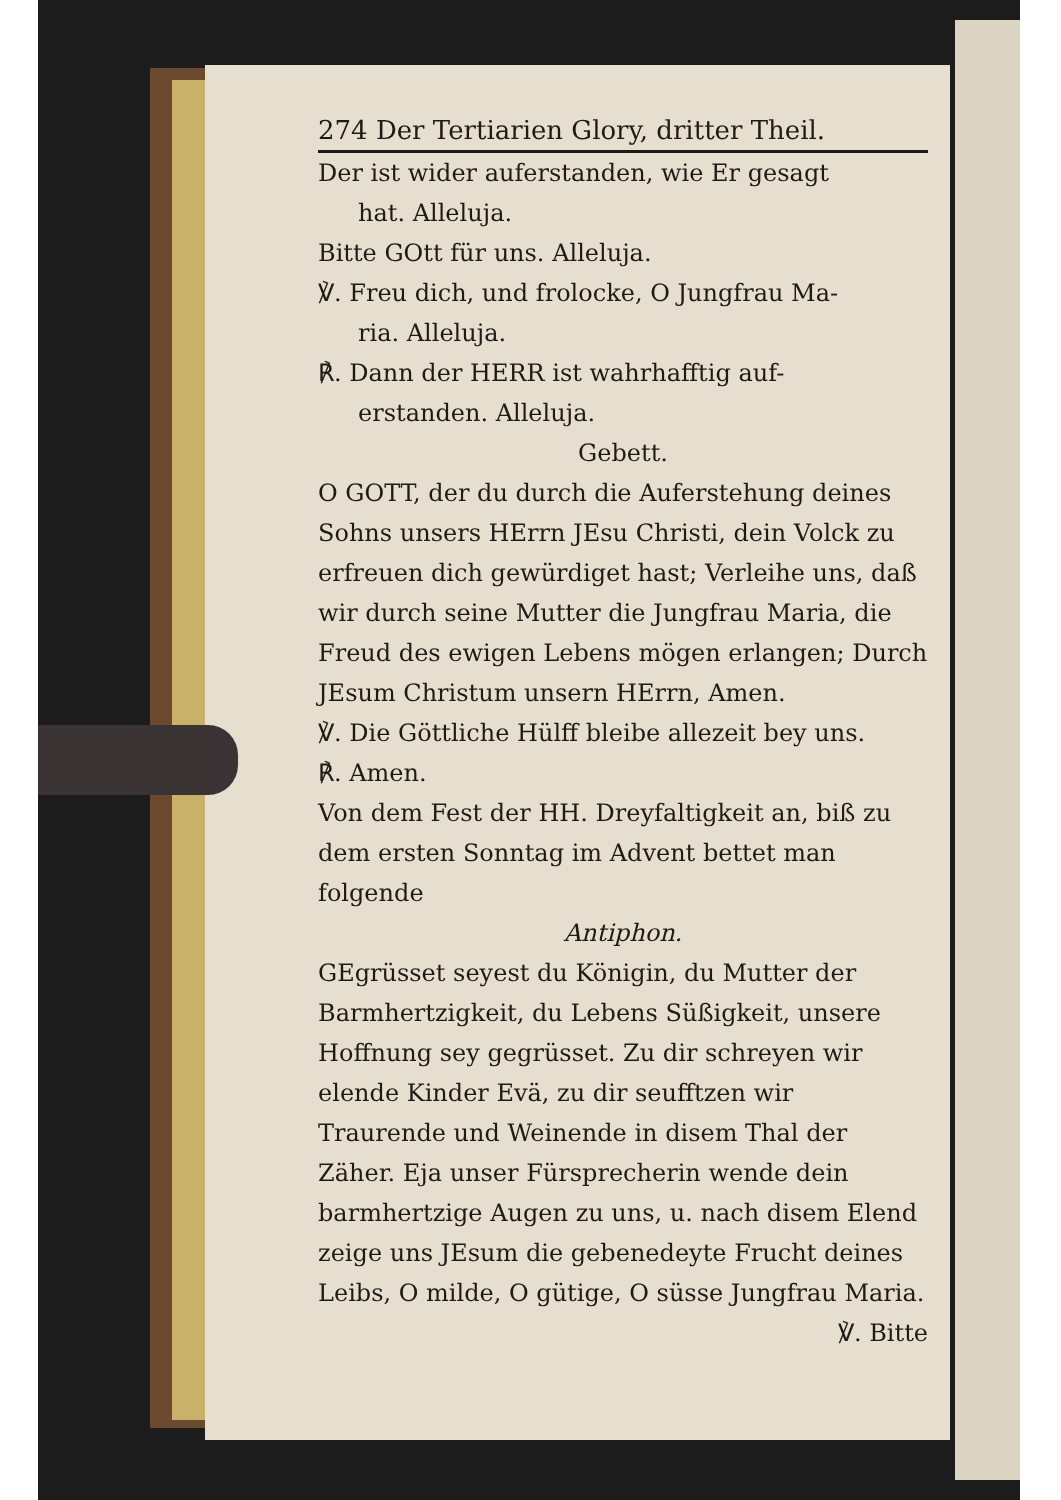274 Der Tertiarien Glory, dritter Theil.
Der ist wider auferstanden, wie Er gesagt
hat. Alleluja.
Bitte GOtt für uns. Alleluja.
℣. Freu dich, und frolocke, O Jungfrau Ma-
ria. Alleluja.
℟. Dann der HERR ist wahrhafftig auf-
erstanden. Alleluja.
Gebett.
O GOTT, der du durch die Auferstehung deines Sohns unsers HErrn JEsu Christi, dein Volck zu erfreuen dich gewürdiget hast; Verleihe uns, daß wir durch seine Mutter die Jungfrau Maria, die Freud des ewigen Lebens mögen erlangen; Durch JEsum Christum unsern HErrn, Amen.
℣. Die Göttliche Hülff bleibe allezeit bey uns.
℟. Amen.
Von dem Fest der HH. Dreyfaltigkeit an, biß zu dem ersten Sonntag im Advent bettet man folgende
Antiphon.
GEgrüsset seyest du Königin, du Mutter der Barmhertzigkeit, du Lebens Süßigkeit, unsere Hoffnung sey gegrüsset. Zu dir schreyen wir elende Kinder Evä, zu dir seufftzen wir Traurende und Weinende in disem Thal der Zäher. Eja unser Fürsprecherin wende dein barmhertzige Augen zu uns, u. nach disem Elend zeige uns JEsum die gebenedeyte Frucht deines Leibs, O milde, O gütige, O süsse Jungfrau Maria.
℣. Bitte